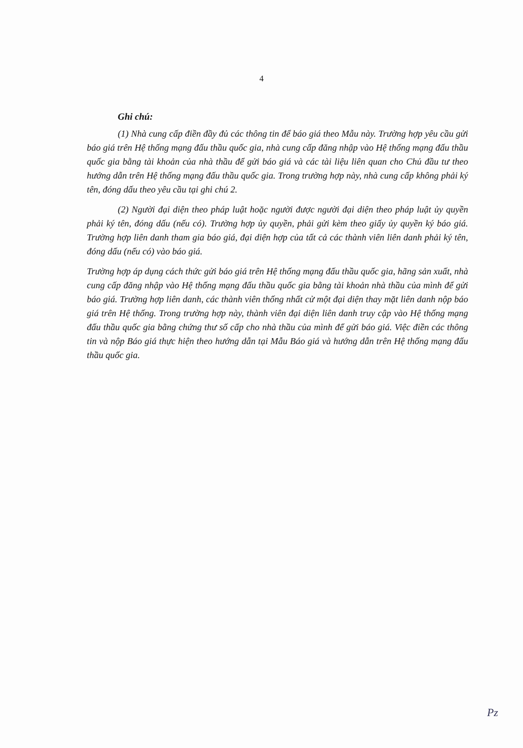4
Ghi chú:
(1) Nhà cung cấp điền đầy đủ các thông tin để báo giá theo Mẫu này. Trường hợp yêu cầu gửi báo giá trên Hệ thống mạng đấu thầu quốc gia, nhà cung cấp đăng nhập vào Hệ thống mạng đấu thầu quốc gia bằng tài khoản của nhà thầu để gửi báo giá và các tài liệu liên quan cho Chủ đầu tư theo hướng dẫn trên Hệ thống mạng đấu thầu quốc gia. Trong trường hợp này, nhà cung cấp không phải ký tên, đóng dấu theo yêu cầu tại ghi chú 2.
(2) Người đại diện theo pháp luật hoặc người được người đại diện theo pháp luật ủy quyền phải ký tên, đóng dấu (nếu có). Trường hợp ủy quyền, phải gửi kèm theo giấy ủy quyền ký báo giá. Trường hợp liên danh tham gia báo giá, đại diện hợp của tất cả các thành viên liên danh phải ký tên, đóng dấu (nếu có) vào báo giá.
Trường hợp áp dụng cách thức gửi báo giá trên Hệ thống mạng đấu thầu quốc gia, hãng sản xuất, nhà cung cấp đăng nhập vào Hệ thống mạng đấu thầu quốc gia bằng tài khoản nhà thầu của mình để gửi báo giá. Trường hợp liên danh, các thành viên thống nhất cử một đại diện thay mặt liên danh nộp báo giá trên Hệ thống. Trong trường hợp này, thành viên đại diện liên danh truy cập vào Hệ thống mạng đấu thầu quốc gia bằng chứng thư số cấp cho nhà thầu của mình để gửi báo giá. Việc điền các thông tin và nộp Báo giá thực hiện theo hướng dẫn tại Mẫu Báo giá và hướng dẫn trên Hệ thống mạng đấu thầu quốc gia.
Pz